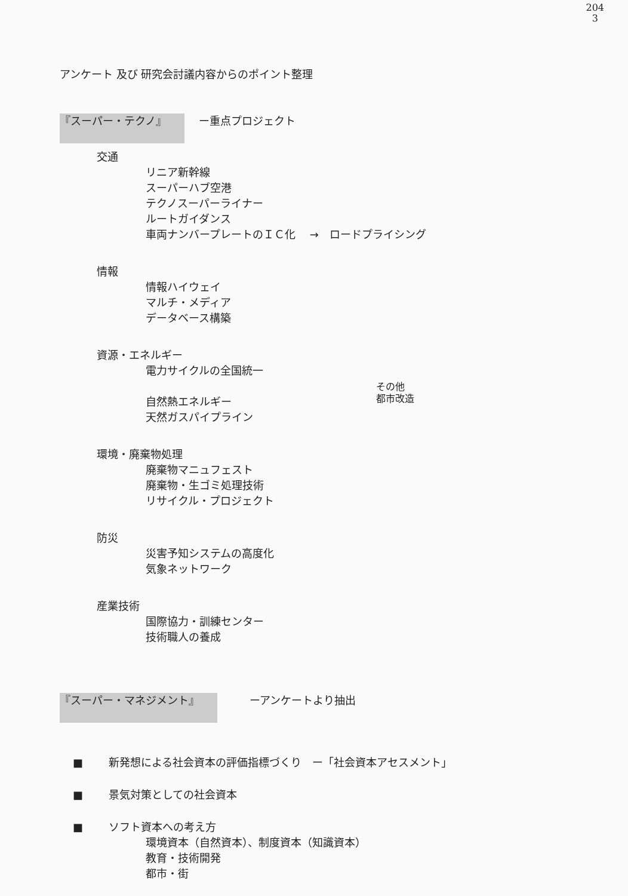204
3
アンケート 及び 研究会討議内容からのポイント整理
『スーパー・テクノ』 　ー重点プロジェクト
交通
リニア新幹線
スーパーハブ空港
テクノスーパーライナー
ルートガイダンス
車両ナンバープレートのＩＣ化　 →　ロードプライシング
情報
情報ハイウェイ
マルチ・メディア
データベース構築
資源・エネルギー
電力サイクルの全国統一
自然熱エネルギー
天然ガスパイプライン
環境・廃棄物処理
廃棄物マニュフェスト
廃棄物・生ゴミ処理技術
リサイクル・プロジェクト
防災
災害予知システムの高度化
気象ネットワーク
産業技術
国際協力・訓練センター
技術職人の養成
『スーパー・マネジメント』　　　ーアンケートより抽出
■ 新発想による社会資本の評価指標づくり　ー「社会資本アセスメント」
■ 景気対策としての社会資本
■ ソフト資本への考え方
環境資本（自然資本）、制度資本（知識資本）
教育・技術開発
都市・街
その他
都市改造